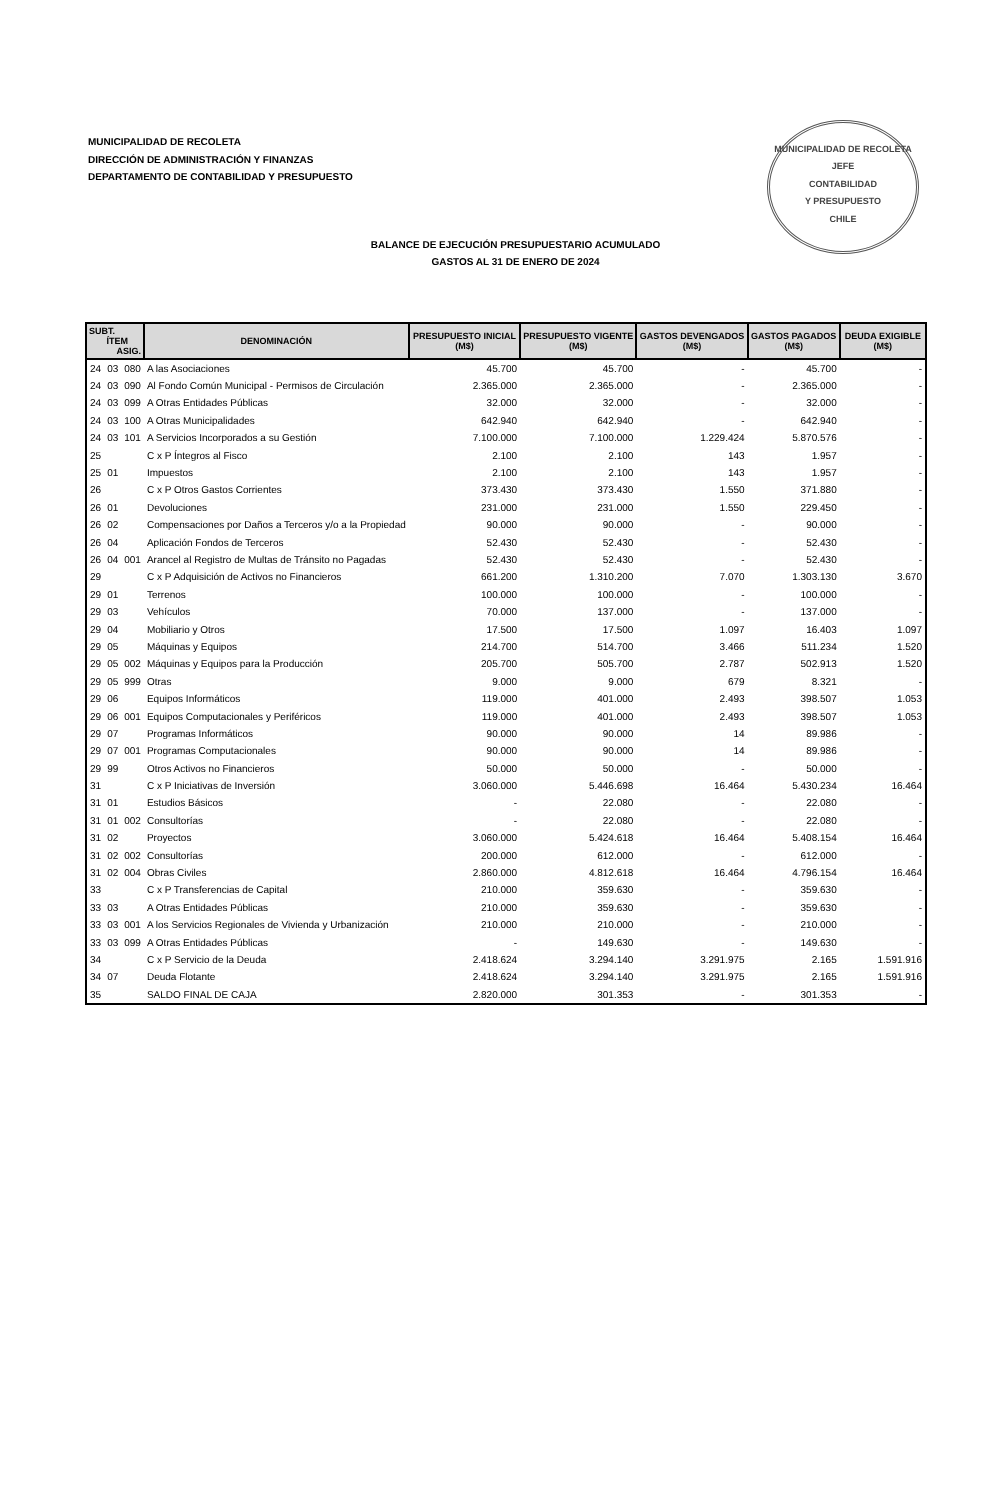MUNICIPALIDAD DE RECOLETA
DIRECCIÓN DE ADMINISTRACIÓN Y FINANZAS
DEPARTAMENTO DE CONTABILIDAD Y PRESUPUESTO
MUNICIPALIDAD DE RECOLETA
JEFE
CONTABILIDAD
Y PRESUPUESTO
CHILE
BALANCE DE EJECUCIÓN PRESUPUESTARIO ACUMULADO
GASTOS AL 31 DE ENERO DE 2024
| SUBT. ÍTEM ASIG. | | | DENOMINACIÓN | PRESUPUESTO INICIAL (M$) | PRESUPUESTO VIGENTE (M$) | GASTOS DEVENGADOS (M$) | GASTOS PAGADOS (M$) | DEUDA EXIGIBLE (M$) |
| --- | --- | --- | --- | --- | --- | --- | --- | --- |
| 24 | 03 | 080 | A las Asociaciones | 45.700 | 45.700 | - | 45.700 | - |
| 24 | 03 | 090 | Al Fondo Común Municipal - Permisos de Circulación | 2.365.000 | 2.365.000 | - | 2.365.000 | - |
| 24 | 03 | 099 | A Otras Entidades Públicas | 32.000 | 32.000 | - | 32.000 | - |
| 24 | 03 | 100 | A Otras Municipalidades | 642.940 | 642.940 | - | 642.940 | - |
| 24 | 03 | 101 | A Servicios Incorporados a su Gestión | 7.100.000 | 7.100.000 | 1.229.424 | 5.870.576 | - |
| 25 | | | C x P Íntegros al Fisco | 2.100 | 2.100 | 143 | 1.957 | - |
| 25 | 01 | | Impuestos | 2.100 | 2.100 | 143 | 1.957 | - |
| 26 | | | C x P Otros Gastos Corrientes | 373.430 | 373.430 | 1.550 | 371.880 | - |
| 26 | 01 | | Devoluciones | 231.000 | 231.000 | 1.550 | 229.450 | - |
| 26 | 02 | | Compensaciones por Daños a Terceros y/o a la Propiedad | 90.000 | 90.000 | - | 90.000 | - |
| 26 | 04 | | Aplicación Fondos de Terceros | 52.430 | 52.430 | - | 52.430 | - |
| 26 | 04 | 001 | Arancel al Registro de Multas de Tránsito no Pagadas | 52.430 | 52.430 | - | 52.430 | - |
| 29 | | | C x P Adquisición de Activos no Financieros | 661.200 | 1.310.200 | 7.070 | 1.303.130 | 3.670 |
| 29 | 01 | | Terrenos | 100.000 | 100.000 | - | 100.000 | - |
| 29 | 03 | | Vehículos | 70.000 | 137.000 | - | 137.000 | - |
| 29 | 04 | | Mobiliario y Otros | 17.500 | 17.500 | 1.097 | 16.403 | 1.097 |
| 29 | 05 | | Máquinas y Equipos | 214.700 | 514.700 | 3.466 | 511.234 | 1.520 |
| 29 | 05 | 002 | Máquinas y Equipos para la Producción | 205.700 | 505.700 | 2.787 | 502.913 | 1.520 |
| 29 | 05 | 999 | Otras | 9.000 | 9.000 | 679 | 8.321 | - |
| 29 | 06 | | Equipos Informáticos | 119.000 | 401.000 | 2.493 | 398.507 | 1.053 |
| 29 | 06 | 001 | Equipos Computacionales y Periféricos | 119.000 | 401.000 | 2.493 | 398.507 | 1.053 |
| 29 | 07 | | Programas Informáticos | 90.000 | 90.000 | 14 | 89.986 | - |
| 29 | 07 | 001 | Programas Computacionales | 90.000 | 90.000 | 14 | 89.986 | - |
| 29 | 99 | | Otros Activos no Financieros | 50.000 | 50.000 | - | 50.000 | - |
| 31 | | | C x P Iniciativas de Inversión | 3.060.000 | 5.446.698 | 16.464 | 5.430.234 | 16.464 |
| 31 | 01 | | Estudios Básicos | - | 22.080 | - | 22.080 | - |
| 31 | 01 | 002 | Consultorías | - | 22.080 | - | 22.080 | - |
| 31 | 02 | | Proyectos | 3.060.000 | 5.424.618 | 16.464 | 5.408.154 | 16.464 |
| 31 | 02 | 002 | Consultorías | 200.000 | 612.000 | - | 612.000 | - |
| 31 | 02 | 004 | Obras Civiles | 2.860.000 | 4.812.618 | 16.464 | 4.796.154 | 16.464 |
| 33 | | | C x P Transferencias de Capital | 210.000 | 359.630 | - | 359.630 | - |
| 33 | 03 | | A Otras Entidades Públicas | 210.000 | 359.630 | - | 359.630 | - |
| 33 | 03 | 001 | A los Servicios Regionales de Vivienda y Urbanización | 210.000 | 210.000 | - | 210.000 | - |
| 33 | 03 | 099 | A Otras Entidades Públicas | - | 149.630 | - | 149.630 | - |
| 34 | | | C x P Servicio de la Deuda | 2.418.624 | 3.294.140 | 3.291.975 | 2.165 | 1.591.916 |
| 34 | 07 | | Deuda Flotante | 2.418.624 | 3.294.140 | 3.291.975 | 2.165 | 1.591.916 |
| 35 | | | SALDO FINAL DE CAJA | 2.820.000 | 301.353 | - | 301.353 | - |